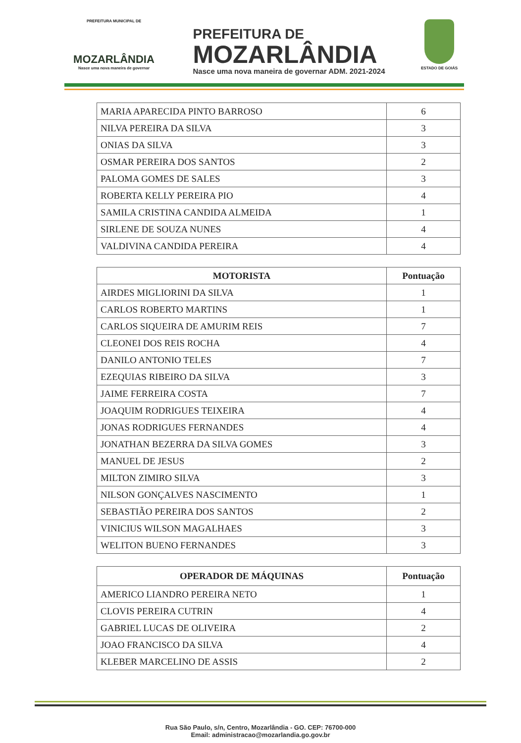PREFEITURA MUNICIPAL DE
MOZARLÂNDIA
Nasce uma nova maneira de governar
PREFEITURA DE
MOZARLÂNDIA
Nasce uma nova maneira de governar ADM. 2021-2024
ESTADO DE GOIÁS
| MARIA APARECIDA PINTO BARROSO | 6 |
| NILVA PEREIRA DA SILVA | 3 |
| ONIAS DA SILVA | 3 |
| OSMAR PEREIRA DOS SANTOS | 2 |
| PALOMA GOMES DE SALES | 3 |
| ROBERTA KELLY PEREIRA PIO | 4 |
| SAMILA CRISTINA CANDIDA ALMEIDA | 1 |
| SIRLENE DE SOUZA NUNES | 4 |
| VALDIVINA CANDIDA PEREIRA | 4 |
| MOTORISTA | Pontuação |
| --- | --- |
| AIRDES MIGLIORINI DA SILVA | 1 |
| CARLOS ROBERTO MARTINS | 1 |
| CARLOS SIQUEIRA DE AMURIM REIS | 7 |
| CLEONEI DOS REIS ROCHA | 4 |
| DANILO ANTONIO TELES | 7 |
| EZEQUIAS RIBEIRO DA SILVA | 3 |
| JAIME FERREIRA COSTA | 7 |
| JOAQUIM RODRIGUES TEIXEIRA | 4 |
| JONAS RODRIGUES FERNANDES | 4 |
| JONATHAN BEZERRA DA SILVA GOMES | 3 |
| MANUEL DE JESUS | 2 |
| MILTON ZIMIRO SILVA | 3 |
| NILSON GONÇALVES NASCIMENTO | 1 |
| SEBASTIÃO PEREIRA DOS SANTOS | 2 |
| VINICIUS WILSON MAGALHAES | 3 |
| WELITON BUENO FERNANDES | 3 |
| OPERADOR DE MÁQUINAS | Pontuação |
| --- | --- |
| AMERICO LIANDRO PEREIRA NETO | 1 |
| CLOVIS PEREIRA CUTRIN | 4 |
| GABRIEL LUCAS DE OLIVEIRA | 2 |
| JOAO FRANCISCO DA SILVA | 4 |
| KLEBER MARCELINO DE ASSIS | 2 |
Rua São Paulo, s/n, Centro, Mozarlândia - GO. CEP: 76700-000
Email: administracao@mozarlandia.go.gov.br